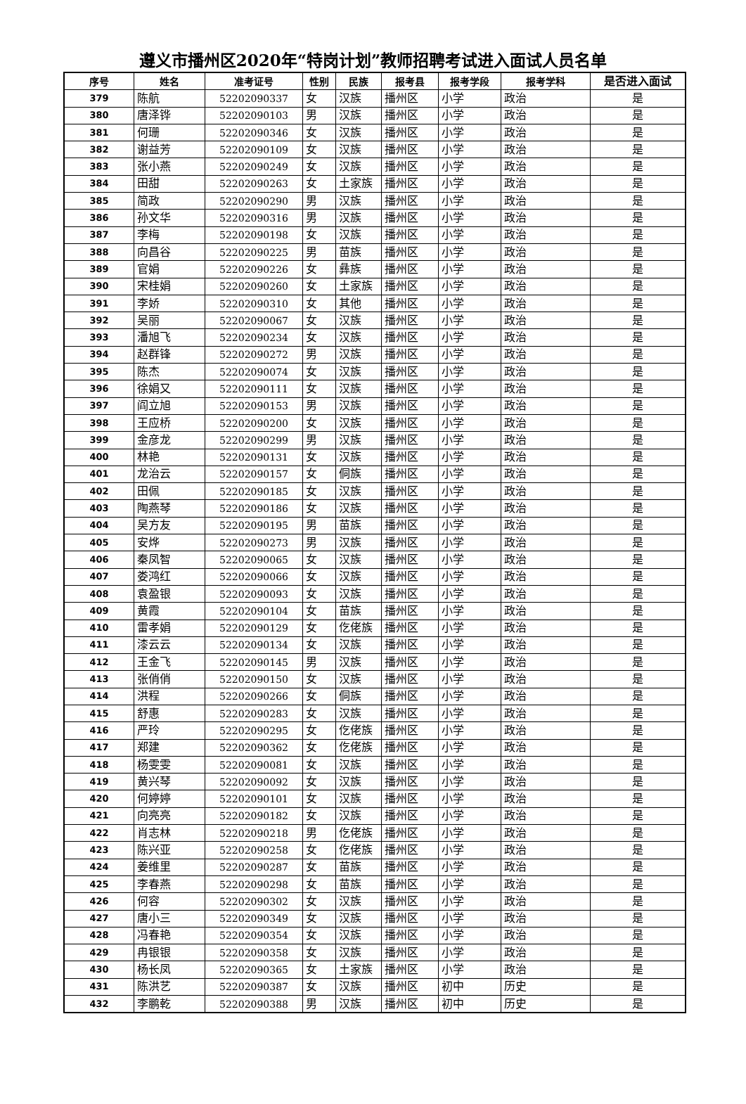遵义市播州区2020年“特岗计划”教师招聘考试进入面试人员名单
| 序号 | 姓名 | 准考证号 | 性别 | 民族 | 报考县 | 报考学段 | 报考学科 | 是否进入面试 |
| --- | --- | --- | --- | --- | --- | --- | --- | --- |
| 379 | 陈航 | 52202090337 | 女 | 汉族 | 播州区 | 小学 | 政治 | 是 |
| 380 | 唐泽铧 | 52202090103 | 男 | 汉族 | 播州区 | 小学 | 政治 | 是 |
| 381 | 何珊 | 52202090346 | 女 | 汉族 | 播州区 | 小学 | 政治 | 是 |
| 382 | 谢益芳 | 52202090109 | 女 | 汉族 | 播州区 | 小学 | 政治 | 是 |
| 383 | 张小燕 | 52202090249 | 女 | 汉族 | 播州区 | 小学 | 政治 | 是 |
| 384 | 田甜 | 52202090263 | 女 | 土家族 | 播州区 | 小学 | 政治 | 是 |
| 385 | 简政 | 52202090290 | 男 | 汉族 | 播州区 | 小学 | 政治 | 是 |
| 386 | 孙文华 | 52202090316 | 男 | 汉族 | 播州区 | 小学 | 政治 | 是 |
| 387 | 李梅 | 52202090198 | 女 | 汉族 | 播州区 | 小学 | 政治 | 是 |
| 388 | 向昌谷 | 52202090225 | 男 | 苗族 | 播州区 | 小学 | 政治 | 是 |
| 389 | 官娟 | 52202090226 | 女 | 彝族 | 播州区 | 小学 | 政治 | 是 |
| 390 | 宋桂娟 | 52202090260 | 女 | 土家族 | 播州区 | 小学 | 政治 | 是 |
| 391 | 李娇 | 52202090310 | 女 | 其他 | 播州区 | 小学 | 政治 | 是 |
| 392 | 吴丽 | 52202090067 | 女 | 汉族 | 播州区 | 小学 | 政治 | 是 |
| 393 | 潘旭飞 | 52202090234 | 女 | 汉族 | 播州区 | 小学 | 政治 | 是 |
| 394 | 赵群锋 | 52202090272 | 男 | 汉族 | 播州区 | 小学 | 政治 | 是 |
| 395 | 陈杰 | 52202090074 | 女 | 汉族 | 播州区 | 小学 | 政治 | 是 |
| 396 | 徐娟又 | 52202090111 | 女 | 汉族 | 播州区 | 小学 | 政治 | 是 |
| 397 | 阎立旭 | 52202090153 | 男 | 汉族 | 播州区 | 小学 | 政治 | 是 |
| 398 | 王应桥 | 52202090200 | 女 | 汉族 | 播州区 | 小学 | 政治 | 是 |
| 399 | 金彦龙 | 52202090299 | 男 | 汉族 | 播州区 | 小学 | 政治 | 是 |
| 400 | 林艳 | 52202090131 | 女 | 汉族 | 播州区 | 小学 | 政治 | 是 |
| 401 | 龙治云 | 52202090157 | 女 | 侗族 | 播州区 | 小学 | 政治 | 是 |
| 402 | 田佩 | 52202090185 | 女 | 汉族 | 播州区 | 小学 | 政治 | 是 |
| 403 | 陶燕琴 | 52202090186 | 女 | 汉族 | 播州区 | 小学 | 政治 | 是 |
| 404 | 吴方友 | 52202090195 | 男 | 苗族 | 播州区 | 小学 | 政治 | 是 |
| 405 | 安烨 | 52202090273 | 男 | 汉族 | 播州区 | 小学 | 政治 | 是 |
| 406 | 秦凤智 | 52202090065 | 女 | 汉族 | 播州区 | 小学 | 政治 | 是 |
| 407 | 娄鸿红 | 52202090066 | 女 | 汉族 | 播州区 | 小学 | 政治 | 是 |
| 408 | 袁盈银 | 52202090093 | 女 | 汉族 | 播州区 | 小学 | 政治 | 是 |
| 409 | 黄霞 | 52202090104 | 女 | 苗族 | 播州区 | 小学 | 政治 | 是 |
| 410 | 雷孝娟 | 52202090129 | 女 | 仡佬族 | 播州区 | 小学 | 政治 | 是 |
| 411 | 漆云云 | 52202090134 | 女 | 汉族 | 播州区 | 小学 | 政治 | 是 |
| 412 | 王金飞 | 52202090145 | 男 | 汉族 | 播州区 | 小学 | 政治 | 是 |
| 413 | 张俏俏 | 52202090150 | 女 | 汉族 | 播州区 | 小学 | 政治 | 是 |
| 414 | 洪程 | 52202090266 | 女 | 侗族 | 播州区 | 小学 | 政治 | 是 |
| 415 | 舒惠 | 52202090283 | 女 | 汉族 | 播州区 | 小学 | 政治 | 是 |
| 416 | 严玲 | 52202090295 | 女 | 仡佬族 | 播州区 | 小学 | 政治 | 是 |
| 417 | 郑建 | 52202090362 | 女 | 仡佬族 | 播州区 | 小学 | 政治 | 是 |
| 418 | 杨雯雯 | 52202090081 | 女 | 汉族 | 播州区 | 小学 | 政治 | 是 |
| 419 | 黄兴琴 | 52202090092 | 女 | 汉族 | 播州区 | 小学 | 政治 | 是 |
| 420 | 何婷婷 | 52202090101 | 女 | 汉族 | 播州区 | 小学 | 政治 | 是 |
| 421 | 向亮亮 | 52202090182 | 女 | 汉族 | 播州区 | 小学 | 政治 | 是 |
| 422 | 肖志林 | 52202090218 | 男 | 仡佬族 | 播州区 | 小学 | 政治 | 是 |
| 423 | 陈兴亚 | 52202090258 | 女 | 仡佬族 | 播州区 | 小学 | 政治 | 是 |
| 424 | 姜维里 | 52202090287 | 女 | 苗族 | 播州区 | 小学 | 政治 | 是 |
| 425 | 李春燕 | 52202090298 | 女 | 苗族 | 播州区 | 小学 | 政治 | 是 |
| 426 | 何容 | 52202090302 | 女 | 汉族 | 播州区 | 小学 | 政治 | 是 |
| 427 | 唐小三 | 52202090349 | 女 | 汉族 | 播州区 | 小学 | 政治 | 是 |
| 428 | 冯春艳 | 52202090354 | 女 | 汉族 | 播州区 | 小学 | 政治 | 是 |
| 429 | 冉银银 | 52202090358 | 女 | 汉族 | 播州区 | 小学 | 政治 | 是 |
| 430 | 杨长凤 | 52202090365 | 女 | 土家族 | 播州区 | 小学 | 政治 | 是 |
| 431 | 陈洪艺 | 52202090387 | 女 | 汉族 | 播州区 | 初中 | 历史 | 是 |
| 432 | 李鹏乾 | 52202090388 | 男 | 汉族 | 播州区 | 初中 | 历史 | 是 |